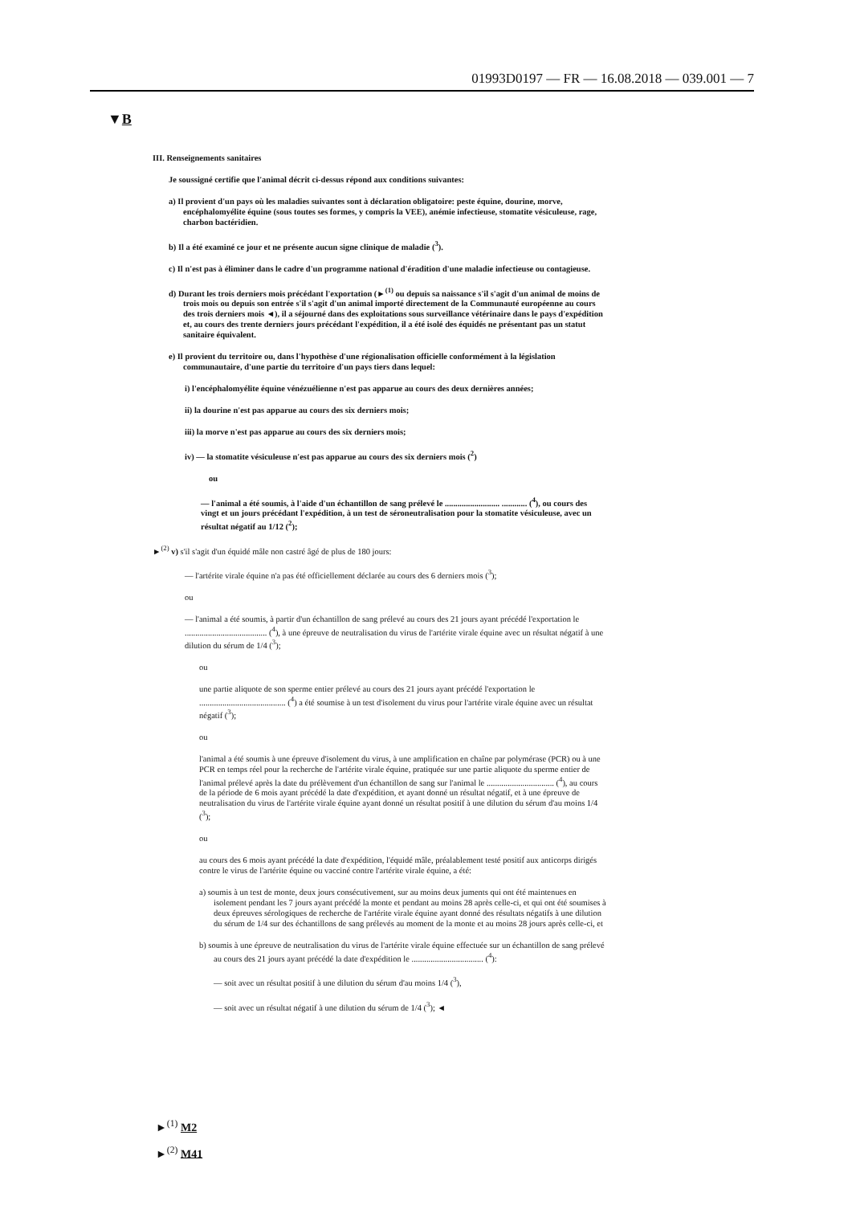01993D0197 — FR — 16.08.2018 — 039.001 — 7
▼B
III. Renseignements sanitaires
Je soussigné certifie que l'animal décrit ci-dessus répond aux conditions suivantes:
a) Il provient d'un pays où les maladies suivantes sont à déclaration obligatoire: peste équine, dourine, morve, encéphalomyélite équine (sous toutes ses formes, y compris la VEE), anémie infectieuse, stomatite vésiculeuse, rage, charbon bactéridien.
b) Il a été examiné ce jour et ne présente aucun signe clinique de maladie (<sup>3</sup>).
c) Il n'est pas à éliminer dans le cadre d'un programme national d'éradition d'une maladie infectieuse ou contagieuse.
d) Durant les trois derniers mois précédant l'exportation (►<sup>(1)</sup> ou depuis sa naissance s'il s'agit d'un animal de moins de trois mois ou depuis son entrée s'il s'agit d'un animal importé directement de la Communauté européenne au cours des trois derniers mois ◄), il a séjourné dans des exploitations sous surveillance vétérinaire dans le pays d'expédition et, au cours des trente derniers jours précédant l'expédition, il a été isolé des équidés ne présentant pas un statut sanitaire équivalent.
e) Il provient du territoire ou, dans l'hypothèse d'une régionalisation officielle conformément à la législation communautaire, d'une partie du territoire d'un pays tiers dans lequel:
i) l'encéphalomyélite équine vénézuélienne n'est pas apparue au cours des deux dernières années;
ii) la dourine n'est pas apparue au cours des six derniers mois;
iii) la morve n'est pas apparue au cours des six derniers mois;
iv) — la stomatite vésiculeuse n'est pas apparue au cours des six derniers mois (<sup>2</sup>)
ou
— l'animal a été soumis, à l'aide d'un échantillon de sang prélevé le .......................... ............ (<sup>4</sup>), ou cours des vingt et un jours précédant l'expédition, à un test de séroneutralisation pour la stomatite vésiculeuse, avec un résultat négatif au 1/12 (<sup>2</sup>);
►<sup>(2)</sup> v) s'il s'agit d'un équidé mâle non castré âgé de plus de 180 jours:
— l'artérite virale équine n'a pas été officiellement déclarée au cours des 6 derniers mois (<sup>3</sup>);
ou
— l'animal a été soumis, à partir d'un échantillon de sang prélevé au cours des 21 jours ayant précédé l'exportation le ....................................... (<sup>4</sup>), à une épreuve de neutralisation du virus de l'artérite virale équine avec un résultat négatif à une dilution du sérum de 1/4 (<sup>3</sup>);
ou
une partie aliquote de son sperme entier prélevé au cours des 21 jours ayant précédé l'exportation le ......................................... (<sup>4</sup>) a été soumise à un test d'isolement du virus pour l'artérite virale équine avec un résultat négatif (<sup>3</sup>);
ou
l'animal a été soumis à une épreuve d'isolement du virus, à une amplification en chaîne par polymérase (PCR) ou à une PCR en temps réel pour la recherche de l'artérite virale équine, pratiquée sur une partie aliquote du sperme entier de l'animal prélevé après la date du prélèvement d'un échantillon de sang sur l'animal le ................................ (<sup>4</sup>), au cours de la période de 6 mois ayant précédé la date d'expédition, et ayant donné un résultat négatif, et à une épreuve de neutralisation du virus de l'artérite virale équine ayant donné un résultat positif à une dilution du sérum d'au moins 1/4 (<sup>3</sup>);
ou
au cours des 6 mois ayant précédé la date d'expédition, l'équidé mâle, préalablement testé positif aux anticorps dirigés contre le virus de l'artérite équine ou vacciné contre l'artérite virale équine, a été:
a) soumis à un test de monte, deux jours consécutivement, sur au moins deux juments qui ont été maintenues en isolement pendant les 7 jours ayant précédé la monte et pendant au moins 28 après celle-ci, et qui ont été soumises à deux épreuves sérologiques de recherche de l'artérite virale équine ayant donné des résultats négatifs à une dilution du sérum de 1/4 sur des échantillons de sang prélevés au moment de la monte et au moins 28 jours après celle-ci, et
b) soumis à une épreuve de neutralisation du virus de l'artérite virale équine effectuée sur un échantillon de sang prélevé au cours des 21 jours ayant précédé la date d'expédition le .................................. (<sup>4</sup>):
— soit avec un résultat positif à une dilution du sérum d'au moins 1/4 (<sup>3</sup>),
— soit avec un résultat négatif à une dilution du sérum de 1/4 (<sup>3</sup>); ◄
►<sup>(1)</sup> M2
►<sup>(2)</sup> M41